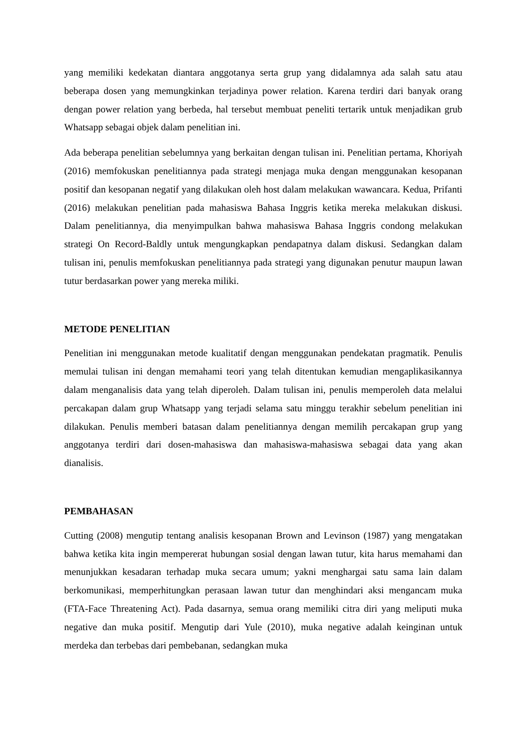yang memiliki kedekatan diantara anggotanya serta grup yang didalamnya ada salah satu atau beberapa dosen yang memungkinkan terjadinya power relation. Karena terdiri dari banyak orang dengan power relation yang berbeda, hal tersebut membuat peneliti tertarik untuk menjadikan grub Whatsapp sebagai objek dalam penelitian ini.
Ada beberapa penelitian sebelumnya yang berkaitan dengan tulisan ini. Penelitian pertama, Khoriyah (2016) memfokuskan penelitiannya pada strategi menjaga muka dengan menggunakan kesopanan positif dan kesopanan negatif yang dilakukan oleh host dalam melakukan wawancara. Kedua, Prifanti (2016) melakukan penelitian pada mahasiswa Bahasa Inggris ketika mereka melakukan diskusi. Dalam penelitiannya, dia menyimpulkan bahwa mahasiswa Bahasa Inggris condong melakukan strategi On Record-Baldly untuk mengungkapkan pendapatnya dalam diskusi. Sedangkan dalam tulisan ini, penulis memfokuskan penelitiannya pada strategi yang digunakan penutur maupun lawan tutur berdasarkan power yang mereka miliki.
METODE PENELITIAN
Penelitian ini menggunakan metode kualitatif dengan menggunakan pendekatan pragmatik. Penulis memulai tulisan ini dengan memahami teori yang telah ditentukan kemudian mengaplikasikannya dalam menganalisis data yang telah diperoleh. Dalam tulisan ini, penulis memperoleh data melalui percakapan dalam grup Whatsapp yang terjadi selama satu minggu terakhir sebelum penelitian ini dilakukan. Penulis memberi batasan dalam penelitiannya dengan memilih percakapan grup yang anggotanya terdiri dari dosen-mahasiswa dan mahasiswa-mahasiswa sebagai data yang akan dianalisis.
PEMBAHASAN
Cutting (2008) mengutip tentang analisis kesopanan Brown and Levinson (1987) yang mengatakan bahwa ketika kita ingin mempererat hubungan sosial dengan lawan tutur, kita harus memahami dan menunjukkan kesadaran terhadap muka secara umum; yakni menghargai satu sama lain dalam berkomunikasi, memperhitungkan perasaan lawan tutur dan menghindari aksi mengancam muka (FTA-Face Threatening Act). Pada dasarnya, semua orang memiliki citra diri yang meliputi muka negative dan muka positif. Mengutip dari Yule (2010), muka negative adalah keinginan untuk merdeka dan terbebas dari pembebanan, sedangkan muka